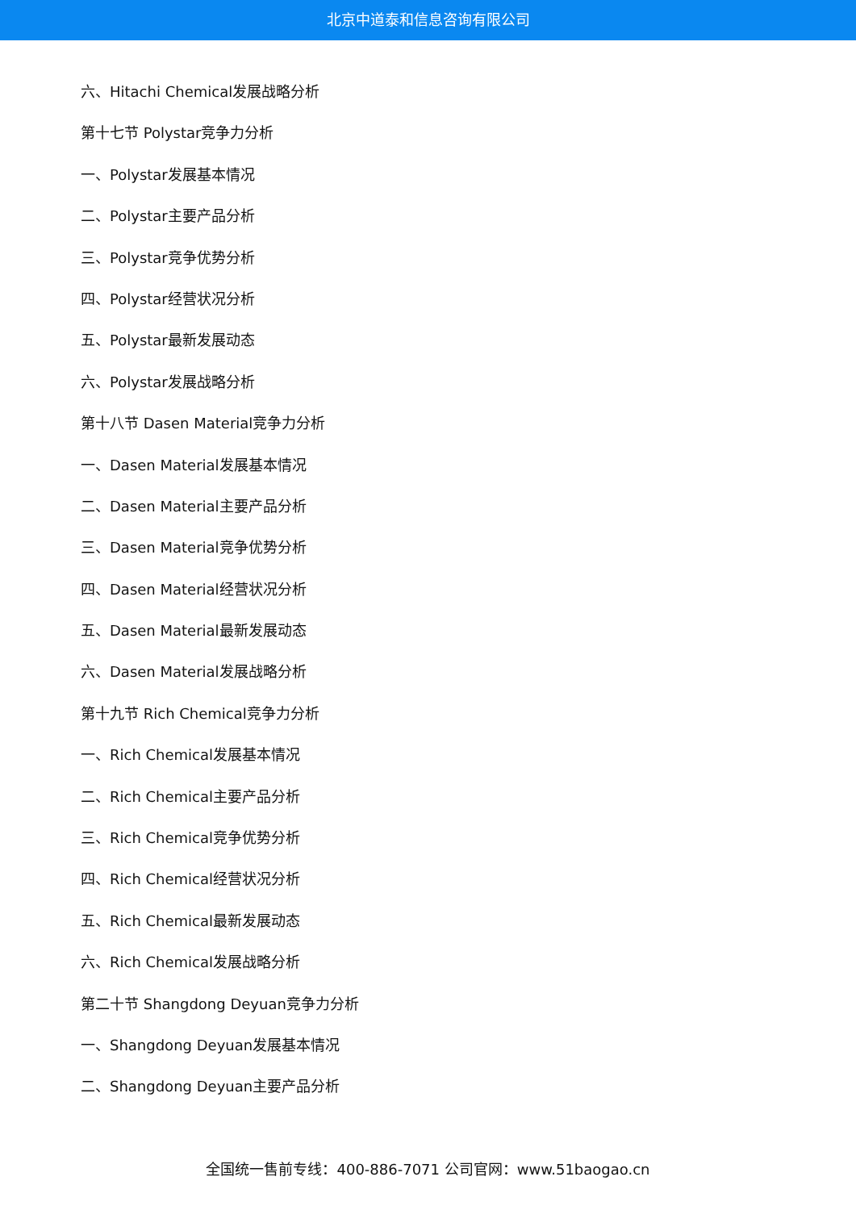北京中道泰和信息咨询有限公司
六、Hitachi Chemical发展战略分析
第十七节 Polystar竞争力分析
一、Polystar发展基本情况
二、Polystar主要产品分析
三、Polystar竞争优势分析
四、Polystar经营状况分析
五、Polystar最新发展动态
六、Polystar发展战略分析
第十八节 Dasen Material竞争力分析
一、Dasen Material发展基本情况
二、Dasen Material主要产品分析
三、Dasen Material竞争优势分析
四、Dasen Material经营状况分析
五、Dasen Material最新发展动态
六、Dasen Material发展战略分析
第十九节 Rich Chemical竞争力分析
一、Rich Chemical发展基本情况
二、Rich Chemical主要产品分析
三、Rich Chemical竞争优势分析
四、Rich Chemical经营状况分析
五、Rich Chemical最新发展动态
六、Rich Chemical发展战略分析
第二十节 Shangdong Deyuan竞争力分析
一、Shangdong Deyuan发展基本情况
二、Shangdong Deyuan主要产品分析
全国统一售前专线：400-886-7071 公司官网：www.51baogao.cn